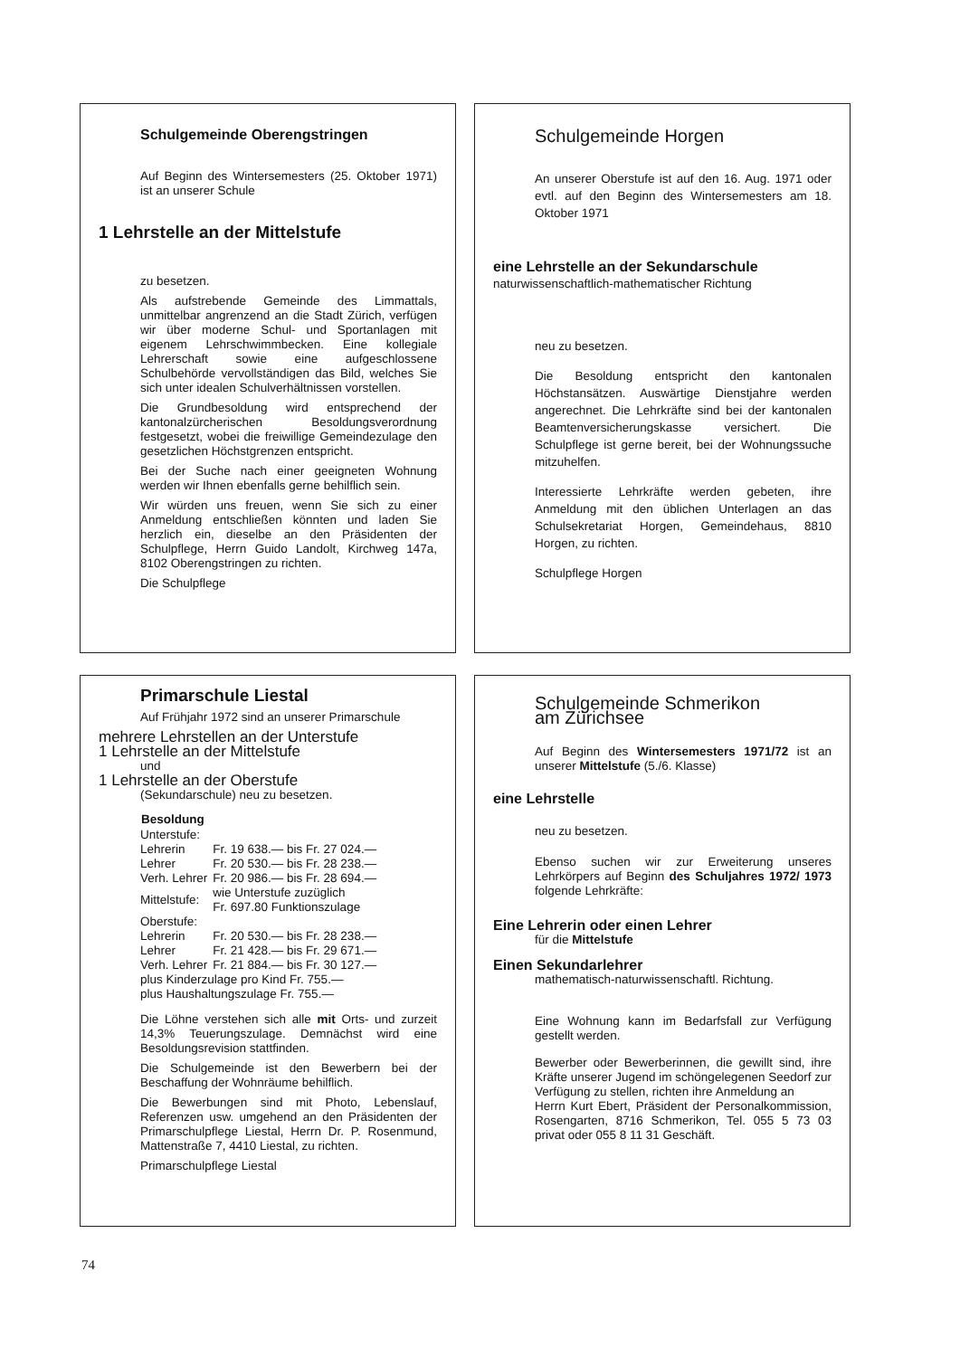Schulgemeinde Oberengstringen
Auf Beginn des Wintersemesters (25. Oktober 1971) ist an unserer Schule
1 Lehrstelle an der Mittelstufe
zu besetzen.
Als aufstrebende Gemeinde des Limmattals, unmittelbar angrenzend an die Stadt Zürich, verfügen wir über moderne Schul- und Sportanlagen mit eigenem Lehrschwimmbecken. Eine kollegiale Lehrerschaft sowie eine aufgeschlossene Schulbehörde vervollständigen das Bild, welches Sie sich unter idealen Schulverhältnissen vorstellen.
Die Grundbesoldung wird entsprechend der kantonalzürcherischen Besoldungsverordnung festgesetzt, wobei die freiwillige Gemeindezulage den gesetzlichen Höchstgrenzen entspricht.
Bei der Suche nach einer geeigneten Wohnung werden wir Ihnen ebenfalls gerne behilflich sein.
Wir würden uns freuen, wenn Sie sich zu einer Anmeldung entschließen könnten und laden Sie herzlich ein, dieselbe an den Präsidenten der Schulpflege, Herrn Guido Landolt, Kirchweg 147a, 8102 Oberengstringen zu richten.
Die Schulpflege
Schulgemeinde Horgen
An unserer Oberstufe ist auf den 16. Aug. 1971 oder evtl. auf den Beginn des Wintersemesters am 18. Oktober 1971
eine Lehrstelle an der Sekundarschule
naturwissenschaftlich-mathematischer Richtung
neu zu besetzen.
Die Besoldung entspricht den kantonalen Höchstansätzen. Auswärtige Dienstjahre werden angerechnet. Die Lehrkräfte sind bei der kantonalen Beamtenversicherungskasse versichert. Die Schulpflege ist gerne bereit, bei der Wohnungssuche mitzuhelfen.
Interessierte Lehrkräfte werden gebeten, ihre Anmeldung mit den üblichen Unterlagen an das Schulsekretariat Horgen, Gemeindehaus, 8810 Horgen, zu richten.
Schulpflege Horgen
Primarschule Liestal
Auf Frühjahr 1972 sind an unserer Primarschule
mehrere Lehrstellen an der Unterstufe
1 Lehrstelle an der Mittelstufe
und
1 Lehrstelle an der Oberstufe
(Sekundarschule) neu zu besetzen.
| Besoldung | |
| Unterstufe: | |
| Lehrerin | Fr. 19 638.— bis Fr. 27 024.— |
| Lehrer | Fr. 20 530.— bis Fr. 28 238.— |
| Verh. Lehrer | Fr. 20 986.— bis Fr. 28 694.— |
| Mittelstufe: | wie Unterstufe zuzüglich Fr. 697.80 Funktionszulage |
| Oberstufe: | |
| Lehrerin | Fr. 20 530.— bis Fr. 28 238.— |
| Lehrer | Fr. 21 428.— bis Fr. 29 671.— |
| Verh. Lehrer | Fr. 21 884.— bis Fr. 30 127.— |
| plus Kinderzulage pro Kind Fr. 755.— | |
| plus Haushaltungszulage Fr. 755.— | |
Die Löhne verstehen sich alle mit Orts- und zurzeit 14,3% Teuerungszulage. Demnächst wird eine Besoldungsrevision stattfinden.
Die Schulgemeinde ist den Bewerbern bei der Beschaffung der Wohnräume behilflich.
Die Bewerbungen sind mit Photo, Lebenslauf, Referenzen usw. umgehend an den Präsidenten der Primarschulpflege Liestal, Herrn Dr. P. Rosenmund, Mattenstraße 7, 4410 Liestal, zu richten.
Primarschulpflege Liestal
Schulgemeinde Schmerikon
am Zürichsee
Auf Beginn des Wintersemesters 1971/72 ist an unserer Mittelstufe (5./6. Klasse)
eine Lehrstelle
neu zu besetzen.
Ebenso suchen wir zur Erweiterung unseres Lehrkörpers auf Beginn des Schuljahres 1972/ 1973 folgende Lehrkräfte:
Eine Lehrerin oder einen Lehrer
für die Mittelstufe
Einen Sekundarlehrer
mathematisch-naturwissenschaftl. Richtung.
Eine Wohnung kann im Bedarfsfall zur Verfügung gestellt werden.
Bewerber oder Bewerberinnen, die gewillt sind, ihre Kräfte unserer Jugend im schöngelegenen Seedorf zur Verfügung zu stellen, richten ihre Anmeldung an
Herrn Kurt Ebert, Präsident der Personalkommission, Rosengarten, 8716 Schmerikon, Tel. 055 5 73 03 privat oder 055 8 11 31 Geschäft.
74